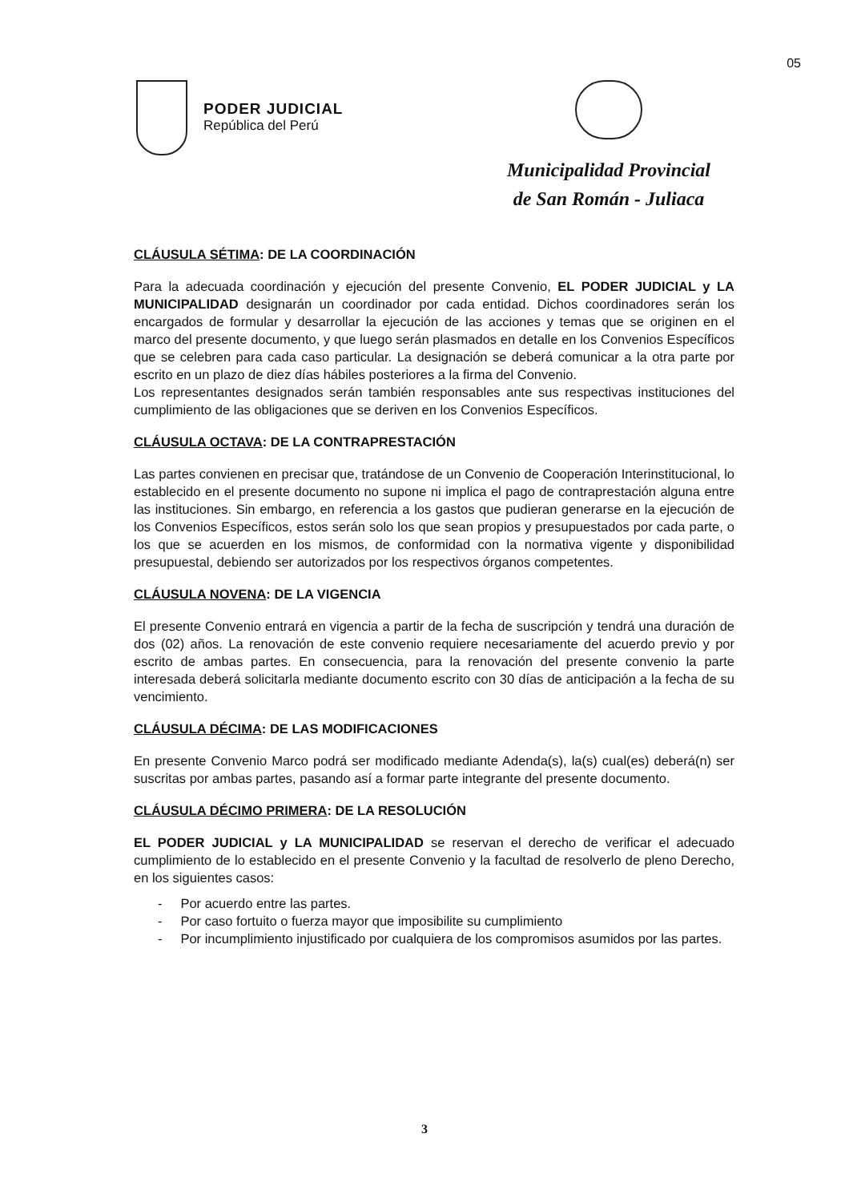05
PODER JUDICIAL
República del Perú
Municipalidad Provincial
de San Román - Juliaca
CLÁUSULA SÉTIMA: DE LA COORDINACIÓN
Para la adecuada coordinación y ejecución del presente Convenio, EL PODER JUDICIAL y LA MUNICIPALIDAD designarán un coordinador por cada entidad. Dichos coordinadores serán los encargados de formular y desarrollar la ejecución de las acciones y temas que se originen en el marco del presente documento, y que luego serán plasmados en detalle en los Convenios Específicos que se celebren para cada caso particular. La designación se deberá comunicar a la otra parte por escrito en un plazo de diez días hábiles posteriores a la firma del Convenio.
Los representantes designados serán también responsables ante sus respectivas instituciones del cumplimiento de las obligaciones que se deriven en los Convenios Específicos.
CLÁUSULA OCTAVA: DE LA CONTRAPRESTACIÓN
Las partes convienen en precisar que, tratándose de un Convenio de Cooperación Interinstitucional, lo establecido en el presente documento no supone ni implica el pago de contraprestación alguna entre las instituciones. Sin embargo, en referencia a los gastos que pudieran generarse en la ejecución de los Convenios Específicos, estos serán solo los que sean propios y presupuestados por cada parte, o los que se acuerden en los mismos, de conformidad con la normativa vigente y disponibilidad presupuestal, debiendo ser autorizados por los respectivos órganos competentes.
CLÁUSULA NOVENA: DE LA VIGENCIA
El presente Convenio entrará en vigencia a partir de la fecha de suscripción y tendrá una duración de dos (02) años. La renovación de este convenio requiere necesariamente del acuerdo previo y por escrito de ambas partes. En consecuencia, para la renovación del presente convenio la parte interesada deberá solicitarla mediante documento escrito con 30 días de anticipación a la fecha de su vencimiento.
CLÁUSULA DÉCIMA: DE LAS MODIFICACIONES
En presente Convenio Marco podrá ser modificado mediante Adenda(s), la(s) cual(es) deberá(n) ser suscritas por ambas partes, pasando así a formar parte integrante del presente documento.
CLÁUSULA DÉCIMO PRIMERA: DE LA RESOLUCIÓN
EL PODER JUDICIAL y LA MUNICIPALIDAD se reservan el derecho de verificar el adecuado cumplimiento de lo establecido en el presente Convenio y la facultad de resolverlo de pleno Derecho, en los siguientes casos:
- Por acuerdo entre las partes.
- Por caso fortuito o fuerza mayor que imposibilite su cumplimiento
- Por incumplimiento injustificado por cualquiera de los compromisos asumidos por las partes.
3